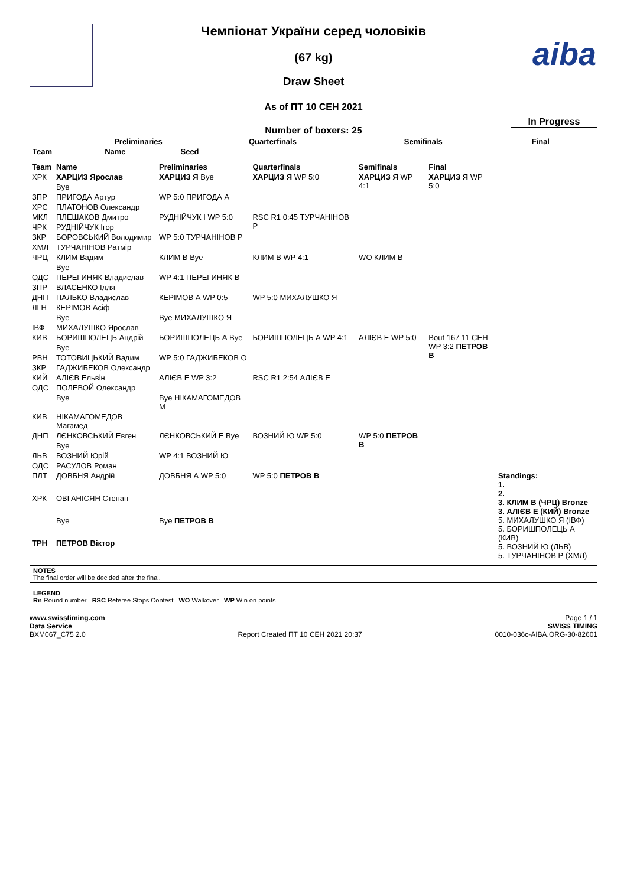aiba
Чемпіонат України серед чоловіків
(67 kg)
Draw Sheet
As of ПТ 10 СЕН 2021
In Progress
Number of boxers: 25
| Preliminaries | | | Quarterfinals | Semifinals | Final |
| --- | --- | --- | --- | --- | --- |
| Team | Name | Seed | | | |
| Team | Name | Preliminaries | Quarterfinals | Semifinals | Final | |
| --- | --- | --- | --- | --- | --- | --- |
| ХРК | ХАРЦИЗ Ярослав | ХАРЦИЗ Я Bye | ХАРЦИЗ Я WP 5:0 | ХАРЦИЗ Я WP 4:1 | ХАРЦИЗ Я WP 5:0 | |
| | Bye | | | | | |
| ЗПР | ПРИГОДА Артур | WP 5:0 ПРИГОДА А | | | | |
| ХРС | ПЛАТОНОВ Олександр | | | | | |
| МКЛ | ПЛЕШАКОВ Дмитро | РУДНІЙЧУК І WP 5:0 | RSC R1 0:45 ТУРЧАНІНОВ Р | | | |
| ЧРК | РУДНІЙЧУК Ігор | | | | | |
| ЗКР | БОРОВСЬКИЙ Володимир | WP 5:0 ТУРЧАНІНОВ Р | | | | |
| ХМЛ | ТУРЧАНІНОВ Ратмір | | | | | |
| ЧРЦ | КЛИМ Вадим | КЛИМ В Bye | КЛИМ В WP 4:1 | WO КЛИМ В | | |
| | Bye | | | | | |
| ОДС | ПЕРЕГИНЯК Владислав | WP 4:1 ПЕРЕГИНЯК В | | | | |
| ЗПР | ВЛАСЕНКО Ілля | | | | | |
| ДНП | ПАЛЬКО Владислав | КЕРІМОВ А WP 0:5 | WP 5:0 МИХАЛУШКО Я | | | |
| ЛГН | КЕРІМОВ Асіф | | | | | |
| | Bye | Bye МИХАЛУШКО Я | | | | |
| ІВФ | МИХАЛУШКО Ярослав | | | | | |
| КИВ | БОРИШПОЛЕЦЬ Андрій | БОРИШПОЛЕЦЬ А Bye | БОРИШПОЛЕЦЬ А WP 4:1 | АЛІЄВ Е WP 5:0 | Bout 167 11 СЕН WP 3:2 ПЕТРОВ В | |
| | Bye | | | | | |
| РВН | ТОТОВИЦЬКИЙ Вадим | WP 5:0 ГАДЖИБЕКОВ О | | | | |
| ЗКР | ГАДЖИБЕКОВ Олександр | | | | | |
| КИЙ | АЛІЄВ Ельвін | АЛІЄВ Е WP 3:2 | RSC R1 2:54 АЛІЄВ Е | | | |
| ОДС | ПОЛЕВОЙ Олександр | | | | | |
| | Bye | Bye НІКАМАГОМЕДОВ М | | | | |
| КИВ | НІКАМАГОМЕДОВ Магамед | | | | | |
| ДНП | ЛЄНКОВСЬКИЙ Евген | ЛЄНКОВСЬКИЙ Е Bye | ВОЗНИЙ Ю WP 5:0 | WP 5:0 ПЕТРОВ В | | |
| | Bye | | | | | |
| ЛЬВ | ВОЗНИЙ Юрій | WP 4:1 ВОЗНИЙ Ю | | | | |
| ОДС | РАСУЛОВ Роман | | | | | |
| ПЛТ | ДОВБНЯ Андрій | ДОВБНЯ А WP 5:0 | WP 5:0 ПЕТРОВ В | | | Standings: 1. 2. 3. КЛИМ В (ЧРЦ) Bronze 3. АЛІЄВ Е (КИЙ) Bronze 5. МИХАЛУШКО Я (ІВФ) 5. БОРИШПОЛЕЦЬ А (КИВ) 5. ВОЗНИЙ Ю (ЛЬВ) 5. ТУРЧАНІНОВ Р (ХМЛ) |
| ХРК | ОВГАНІСЯН Степан | | | | | |
| | Bye | Bye ПЕТРОВ В | | | | |
| ТРН | ПЕТРОВ Віктор | | | | | |
NOTES
The final order will be decided after the final.
LEGEND
Rn Round number RSC Referee Stops Contest WO Walkover WP Win on points
www.swisstiming.com
Data Service
BXM067_C75 2.0
Report Created ПТ 10 СЕН 2021 20:37
Page 1 / 1
SWISS TIMING
0010-036c-AIBA.ORG-30-82601